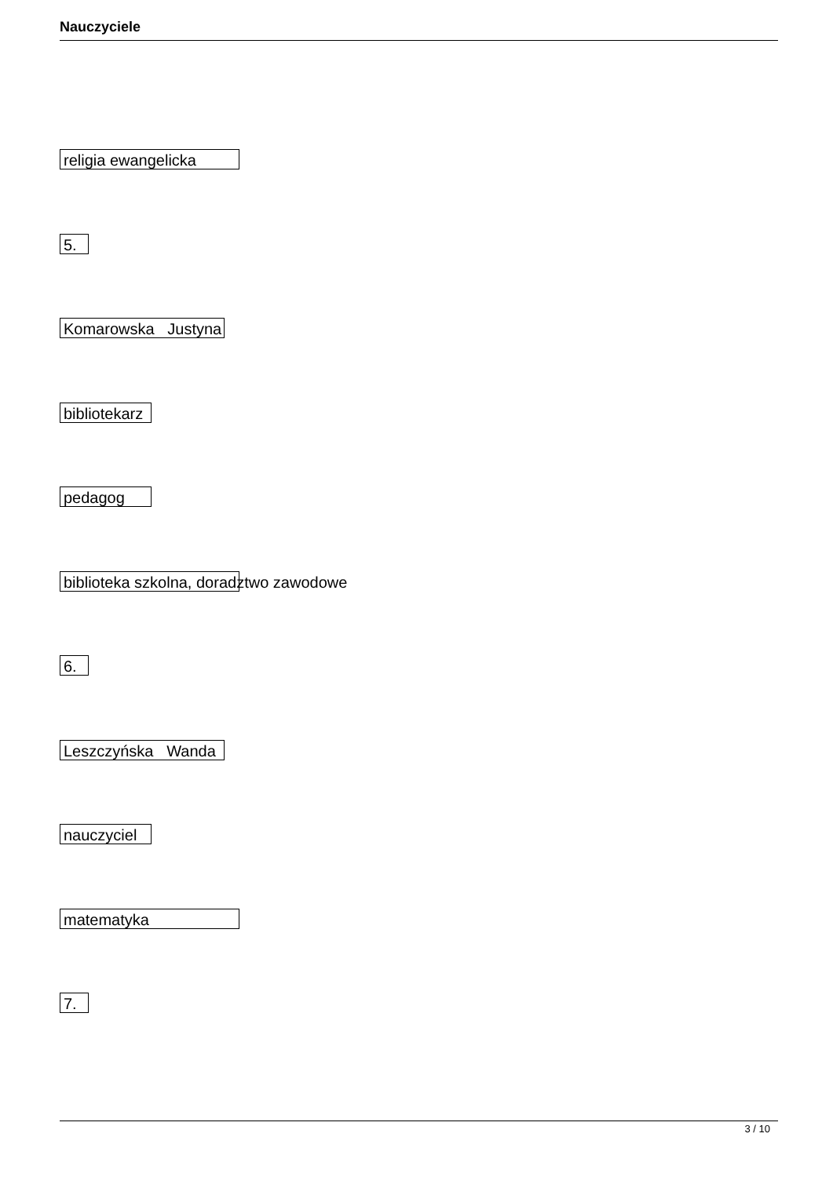Nauczyciele
religia ewangelicka
5.
Komarowska Justyna
bibliotekarz
pedagog
biblioteka szkolna, doradztwo zawodowe
6.
Leszczyńska Wanda
nauczyciel
matematyka
7.
3 / 10